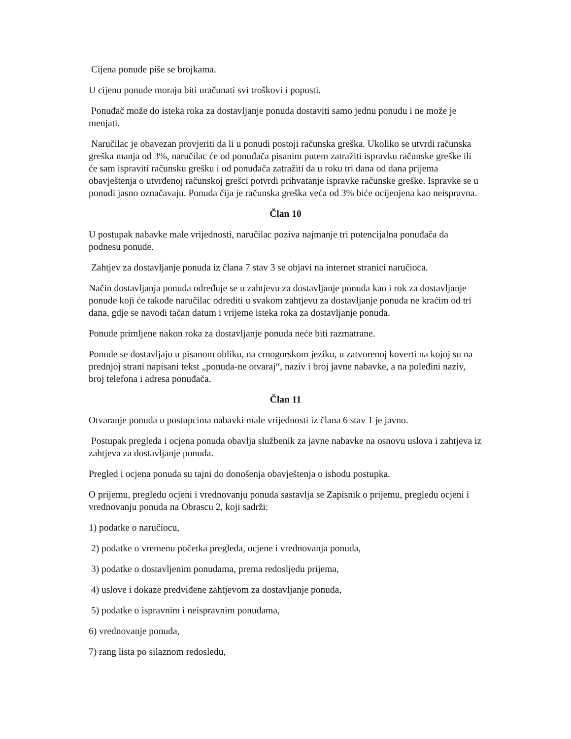Cijena ponude piše se brojkama.
U cijenu ponude moraju biti uračunati svi troškovi i popusti.
Ponuđač može do isteka roka za dostavljanje ponuda dostaviti samo jednu ponudu i ne može je menjati.
Naručilac je obavezan provjeriti da li u ponudi postoji računska greška. Ukoliko se utvrdi računska greška manja od 3%, naručilac će od ponuđača pisanim putem zatražiti ispravku računske greške ili će sam ispraviti računsku grešku i od ponuđača zatražiti da u roku tri dana od dana prijema obavještenja o utvrđenoj računskoj grešci potvrdi prihvatanje ispravke računske greške. Ispravke se u ponudi jasno označavaju. Ponuda čija je računska greška veća od 3% biće ocijenjena kao neispravna.
Član 10
U postupak nabavke male vrijednosti, naručilac poziva najmanje tri potencijalna ponuđača da podnesu ponude.
Zahtjev za dostavljanje ponuda iz člana 7 stav 3 se objavi na internet stranici naručioca.
Način dostavljanja ponuda određuje se u zahtjevu za dostavljanje ponuda kao i rok za dostavljanje ponude koji će takođe naručilac odrediti u svakom zahtjevu za dostavljanje ponuda ne kraćim od tri dana, gdje se navodi tačan datum i vrijeme isteka roka za dostavljanje ponuda.
Ponude primljene nakon roka za dostavljanje ponuda neće biti razmatrane.
Ponude se dostavljaju u pisanom obliku, na crnogorskom jeziku, u zatvorenoj koverti na kojoj su na prednjoj strani napisani tekst „ponuda-ne otvaraj“, naziv i broj javne nabavke, a na poleđini naziv, broj telefona i adresa ponuđača.
Član 11
Otvaranje ponuda u postupcima nabavki male vrijednosti iz člana 6 stav 1 je javno.
Postupak pregleda i ocjena ponuda obavlja službenik za javne nabavke na osnovu uslova i zahtjeva iz zahtjeva za dostavljanje ponuda.
Pregled i ocjena ponuda su tajni do donošenja obavještenja o ishodu postupka.
O prijemu, pregledu ocjeni i vrednovanju ponuda sastavlja se Zapisnik o prijemu, pregledu ocjeni i vrednovanju ponuda na Obrascu 2, koji sadrži:
1) podatke o naručiocu,
2) podatke o vremenu početka pregleda, ocjene i vrednovanja ponuda,
3) podatke o dostavljenim ponudama, prema redosljedu prijema,
4) uslove i dokaze predviđene zahtjevom za dostavljanje ponuda,
5) podatke o ispravnim i neispravnim ponudama,
6) vrednovanje ponuda,
7) rang lista po silaznom redosledu,